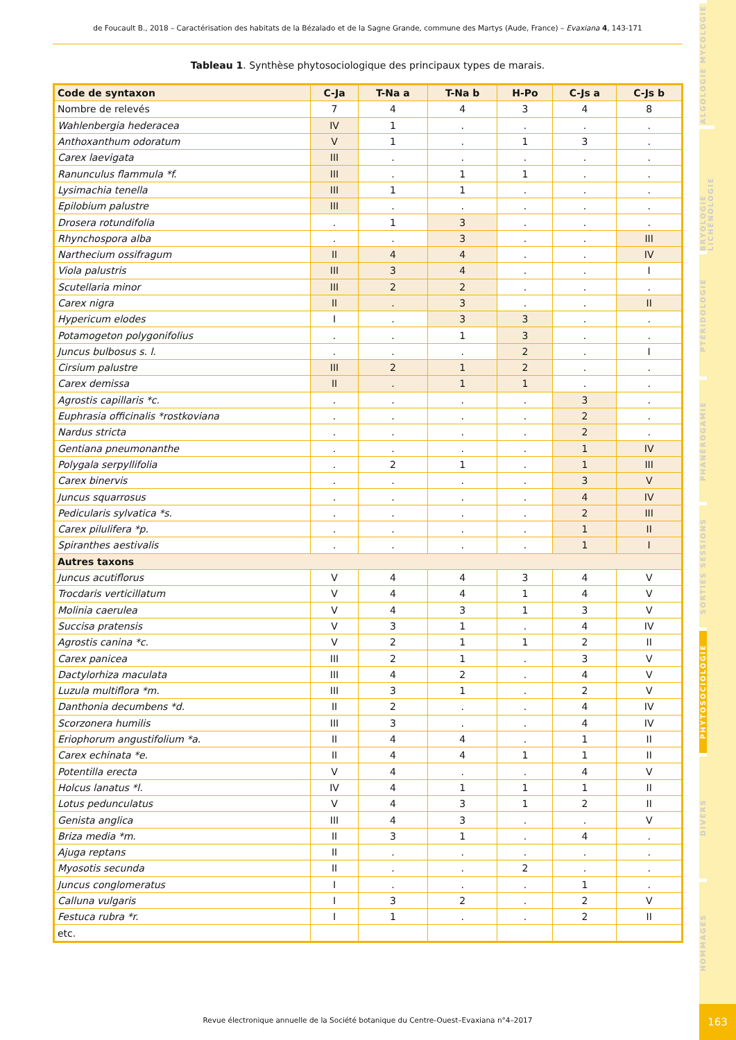de Foucault B., 2018 – Caractérisation des habitats de la Bézalado et de la Sagne Grande, commune des Martys (Aude, France) – Evaxiana 4, 143-171
Tableau 1. Synthèse phytosociologique des principaux types de marais.
| Code de syntaxon | C-Ja | T-Na a | T-Na b | H-Po | C-Js a | C-Js b |
| --- | --- | --- | --- | --- | --- | --- |
| Nombre de relevés | 7 | 4 | 4 | 3 | 4 | 8 |
| Wahlenbergia hederacea | IV | 1 | . | . | . | . |
| Anthoxanthum odoratum | V | 1 | . | 1 | 3 | . |
| Carex laevigata | III | . | . | . | . | . |
| Ranunculus flammula *f. | III | . | 1 | 1 | . | . |
| Lysimachia tenella | III | 1 | 1 | . | . | . |
| Epilobium palustre | III | . | . | . | . | . |
| Drosera rotundifolia | . | 1 | 3 | . | . | . |
| Rhynchospora alba | . | . | 3 | . | . | III |
| Narthecium ossifragum | II | 4 | 4 | . | . | IV |
| Viola palustris | III | 3 | 4 | . | . | I |
| Scutellaria minor | III | 2 | 2 | . | . | . |
| Carex nigra | II | . | 3 | . | . | II |
| Hypericum elodes | I | . | 3 | 3 | . | . |
| Potamogeton polygonifolius | . | . | 1 | 3 | . | . |
| Juncus bulbosus s. l. | . | . | . | 2 | . | I |
| Cirsium palustre | III | 2 | 1 | 2 | . | . |
| Carex demissa | II | . | 1 | 1 | . | . |
| Agrostis capillaris *c. | . | . | . | . | 3 | . |
| Euphrasia officinalis *rostkoviana | . | . | . | . | 2 | . |
| Nardus stricta | . | . | . | . | 2 | . |
| Gentiana pneumonanthe | . | . | . | . | 1 | IV |
| Polygala serpyllifolia | . | 2 | 1 | . | 1 | III |
| Carex binervis | . | . | . | . | 3 | V |
| Juncus squarrosus | . | . | . | . | 4 | IV |
| Pedicularis sylvatica *s. | . | . | . | . | 2 | III |
| Carex pilulifera *p. | . | . | . | . | 1 | II |
| Spiranthes aestivalis | . | . | . | . | 1 | I |
| Autres taxons | | | | | | |
| Juncus acutiflorus | V | 4 | 4 | 3 | 4 | V |
| Trocdaris verticillatum | V | 4 | 4 | 1 | 4 | V |
| Molinia caerulea | V | 4 | 3 | 1 | 3 | V |
| Succisa pratensis | V | 3 | 1 | . | 4 | IV |
| Agrostis canina *c. | V | 2 | 1 | 1 | 2 | II |
| Carex panicea | III | 2 | 1 | . | 3 | V |
| Dactylorhiza maculata | III | 4 | 2 | . | 4 | V |
| Luzula multiflora *m. | III | 3 | 1 | . | 2 | V |
| Danthonia decumbens *d. | II | 2 | . | . | 4 | IV |
| Scorzonera humilis | III | 3 | . | . | 4 | IV |
| Eriophorum angustifolium *a. | II | 4 | 4 | . | 1 | II |
| Carex echinata *e. | II | 4 | 4 | 1 | 1 | II |
| Potentilla erecta | V | 4 | . | . | 4 | V |
| Holcus lanatus *l. | IV | 4 | 1 | 1 | 1 | II |
| Lotus pedunculatus | V | 4 | 3 | 1 | 2 | II |
| Genista anglica | III | 4 | 3 | . | . | V |
| Briza media *m. | II | 3 | 1 | . | 4 | . |
| Ajuga reptans | II | . | . | . | . | . |
| Myosotis secunda | II | . | . | 2 | . | . |
| Juncus conglomeratus | I | . | . | . | 1 | . |
| Calluna vulgaris | I | 3 | 2 | . | 2 | V |
| Festuca rubra *r. | I | 1 | . | . | 2 | II |
| etc. | | | | | | |
ALGOLOGIE MYCOLOGIE
BRYOLOGIE LICHÉNOLOGIE
PTÉRIDOLOGIE
PHANÉROGAMIE
SORTIES SESSIONS
PHYTOSOCIOLOGIE
DIVERS
HOMMAGES
163
Revue électronique annuelle de la Société botanique du Centre-Ouest–Evaxiana n°4–2017